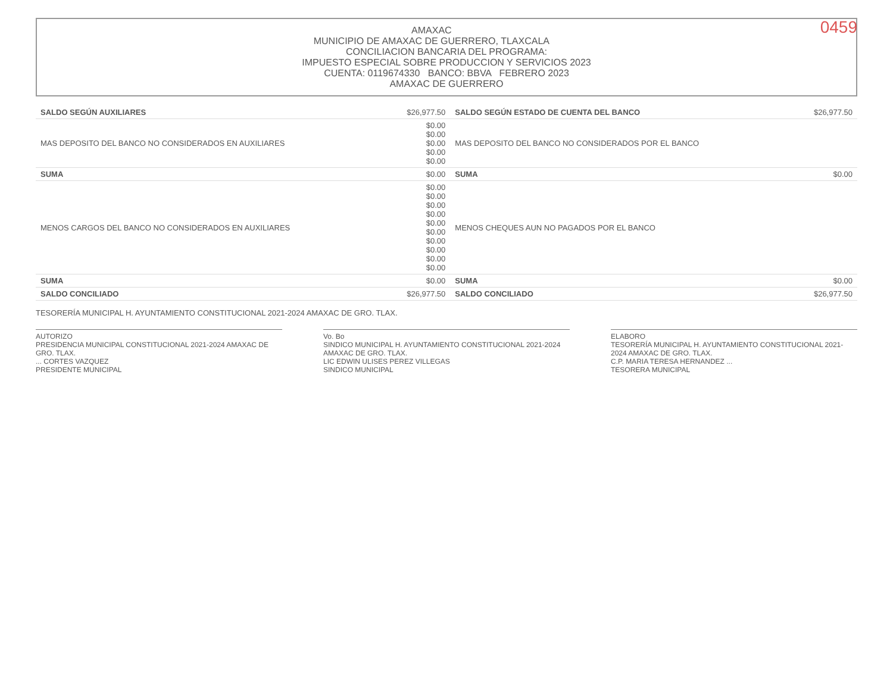0459
AMAXAC
MUNICIPIO DE AMAXAC DE GUERRERO, TLAXCALA
CONCILIACION BANCARIA DEL PROGRAMA:
IMPUESTO ESPECIAL SOBRE PRODUCCION Y SERVICIOS 2023
CUENTA: 0119674330 BANCO: BBVA FEBRERO 2023
AMAXAC DE GUERRERO
| SALDO SEGÚN AUXILIARES | $26,977.50 | SALDO SEGÚN ESTADO DE CUENTA DEL BANCO | $26,977.50 |
| MAS DEPOSITO DEL BANCO NO CONSIDERADOS EN AUXILIARES | $0.00 $0.00 $0.00 $0.00 $0.00 | MAS DEPOSITO DEL BANCO NO CONSIDERADOS POR EL BANCO | |
| SUMA | $0.00 | SUMA | $0.00 |
| MENOS CARGOS DEL BANCO NO CONSIDERADOS EN AUXILIARES | $0.00 $0.00 $0.00 $0.00 $0.00 $0.00 $0.00 $0.00 $0.00 $0.00 | MENOS CHEQUES AUN NO PAGADOS POR EL BANCO | |
| SUMA | $0.00 | SUMA | $0.00 |
| SALDO CONCILIADO | $26,977.50 | SALDO CONCILIADO | $26,977.50 |
TESORERÍA MUNICIPAL H. AYUNTAMIENTO CONSTITUCIONAL 2021-2024 AMAXAC DE GRO. TLAX.
AUTORIZO
PRESIDENCIA MUNICIPAL CONSTITUCIONAL 2021-2024 AMAXAC DE GRO. TLAX.
... CORTES VAZQUEZ
PRESIDENTE MUNICIPAL
Vo. Bo
SINDICO MUNICIPAL H. AYUNTAMIENTO CONSTITUCIONAL 2021-2024 AMAXAC DE GRO. TLAX.
LIC EDWIN ULISES PEREZ VILLEGAS
SINDICO MUNICIPAL
ELABORO
TESORERÍA MUNICIPAL H. AYUNTAMIENTO CONSTITUCIONAL 2021-2024 AMAXAC DE GRO. TLAX.
C.P. MARIA TERESA HERNANDEZ ...
TESORERA MUNICIPAL